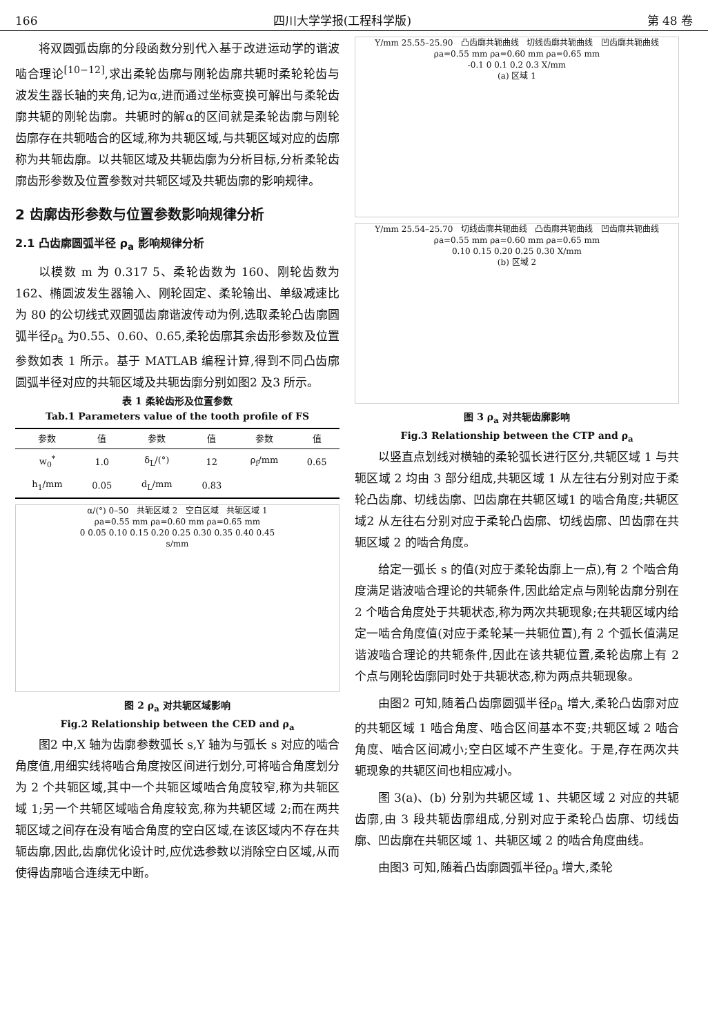166 四川大学学报(工程科学版) 第 48 卷
将双圆弧齿廓的分段函数分别代入基于改进运动学的谐波啮合理论<sup>[10−12]</sup>,求出柔轮齿廓与刚轮齿廓共轭时柔轮轮齿与波发生器长轴的夹角,记为α,进而通过坐标变换可解出与柔轮齿廓共轭的刚轮齿廓。共轭时的解α的区间就是柔轮齿廓与刚轮齿廓存在共轭啮合的区域,称为共轭区域,与共轭区域对应的齿廓称为共轭齿廓。以共轭区域及共轭齿廓为分析目标,分析柔轮齿廓齿形参数及位置参数对共轭区域及共轭齿廓的影响规律。
2 齿廓齿形参数与位置参数影响规律分析
2.1 凸齿廓圆弧半径 ρ<sub>a</sub> 影响规律分析
以模数 m 为 0.317 5、柔轮齿数为 160、刚轮齿数为 162、椭圆波发生器输入、刚轮固定、柔轮输出、单级减速比为 80 的公切线式双圆弧齿廓谐波传动为例,选取柔轮凸齿廓圆弧半径ρ<sub>a</sub> 为0.55、0.60、0.65,柔轮齿廓其余齿形参数及位置参数如表 1 所示。基于 MATLAB 编程计算,得到不同凸齿廓圆弧半径对应的共轭区域及共轭齿廓分别如图2 及3 所示。
表 1 柔轮齿形及位置参数
Tab.1 Parameters value of the tooth profile of FS
| 参数 | 值 | 参数 | 值 | 参数 | 值 |
| --- | --- | --- | --- | --- | --- |
| w<sub>0</sub><sup>*</sup> | 1.0 | δ<sub>L</sub>/(°) | 12 | ρ<sub>f</sub>/mm | 0.65 |
| h<sub>1</sub>/mm | 0.05 | d<sub>L</sub>/mm | 0.83 | | |
α/(°) 0–50 共轭区域 2 空白区域 共轭区域 1
ρa=0.55 mm ρa=0.60 mm ρa=0.65 mm
0 0.05 0.10 0.15 0.20 0.25 0.30 0.35 0.40 0.45
s/mm
图 2 ρ<sub>a</sub> 对共轭区域影响
Fig.2 Relationship between the CED and ρ<sub>a</sub>
图2 中,X 轴为齿廓参数弧长 s,Y 轴为与弧长 s 对应的啮合角度值,用细实线将啮合角度按区间进行划分,可将啮合角度划分为 2 个共轭区域,其中一个共轭区域啮合角度较窄,称为共轭区域 1;另一个共轭区域啮合角度较宽,称为共轭区域 2;而在两共轭区域之间存在没有啮合角度的空白区域,在该区域内不存在共轭齿廓,因此,齿廓优化设计时,应优选参数以消除空白区域,从而使得齿廓啮合连续无中断。
Y/mm 25.55–25.90 凸齿廓共轭曲线 切线齿廓共轭曲线 凹齿廓共轭曲线
ρa=0.55 mm ρa=0.60 mm ρa=0.65 mm
-0.1 0 0.1 0.2 0.3 X/mm
(a) 区域 1
Y/mm 25.54–25.70 切线齿廓共轭曲线 凸齿廓共轭曲线 凹齿廓共轭曲线
ρa=0.55 mm ρa=0.60 mm ρa=0.65 mm
0.10 0.15 0.20 0.25 0.30 X/mm
(b) 区域 2
图 3 ρ<sub>a</sub> 对共轭齿廓影响
Fig.3 Relationship between the CTP and ρ<sub>a</sub>
以竖直点划线对横轴的柔轮弧长进行区分,共轭区域 1 与共轭区域 2 均由 3 部分组成,共轭区域 1 从左往右分别对应于柔轮凸齿廓、切线齿廓、凹齿廓在共轭区域1 的啮合角度;共轭区域2 从左往右分别对应于柔轮凸齿廓、切线齿廓、凹齿廓在共轭区域 2 的啮合角度。
给定一弧长 s 的值(对应于柔轮齿廓上一点),有 2 个啮合角度满足谐波啮合理论的共轭条件,因此给定点与刚轮齿廓分别在 2 个啮合角度处于共轭状态,称为两次共轭现象;在共轭区域内给定一啮合角度值(对应于柔轮某一共轭位置),有 2 个弧长值满足谐波啮合理论的共轭条件,因此在该共轭位置,柔轮齿廓上有 2 个点与刚轮齿廓同时处于共轭状态,称为两点共轭现象。
由图2 可知,随着凸齿廓圆弧半径ρ<sub>a</sub> 增大,柔轮凸齿廓对应的共轭区域 1 啮合角度、啮合区间基本不变;共轭区域 2 啮合角度、啮合区间减小;空白区域不产生变化。于是,存在两次共轭现象的共轭区间也相应减小。
图 3(a)、(b) 分别为共轭区域 1、共轭区域 2 对应的共轭齿廓,由 3 段共轭齿廓组成,分别对应于柔轮凸齿廓、切线齿廓、凹齿廓在共轭区域 1、共轭区域 2 的啮合角度曲线。
由图3 可知,随着凸齿廓圆弧半径ρ<sub>a</sub> 增大,柔轮